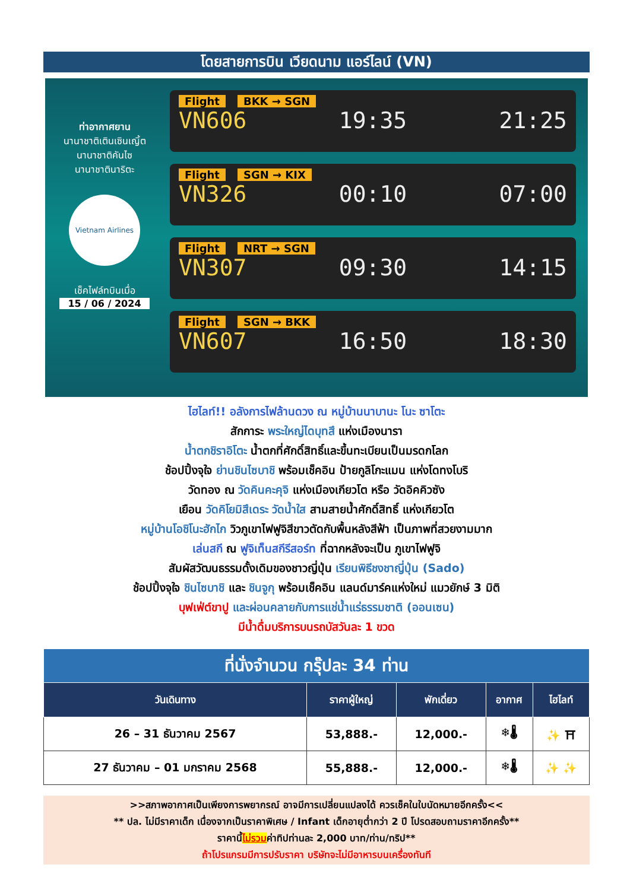โดยสายการบิน เวียดนาม แอร์ไลน์ (VN)
ท่าอากาศยาน
นานาชาติเตินเซินเญิ้ต
นานาชาติคันไซ
นานาชาตินาริตะ
Vietnam Airlines
เช็คไฟล์ทบินเมื่อ
15 / 06 / 2024
Flight BKK → SGN
VN606 19:35 21:25
Flight SGN → KIX
VN326 00:10 07:00
Flight NRT → SGN
VN307 09:30 14:15
Flight SGN → BKK
VN607 16:50 18:30
ไฮไลท์!! อลังการไฟล้านดวง ณ หมู่บ้านนาบานะ โนะ ซาโตะ
สักการะ พระใหญ่ไดบุทสึ แห่งเมืองนารา
น้ำตกชิราอิโตะ น้ำตกที่ศักดิ์สิทธิ์และขึ้นทะเบียนเป็นมรดกโลก
ช้อปปิ้งจุใจ ย่านชินไซบาชิ พร้อมเช็คอิน ป้ายกูลิโกะแมน แห่งโดทงโบริ
วัดทอง ณ วัดคินคะคุจิ แห่งเมืองเกียวโต หรือ วัดอิคคิวซัง
เยือน วัดคิโยมิสึเดระ วัดน้ำใส สามสายน้ำศักดิ์สิทธิ์ แห่งเกียวโต
หมู่บ้านโอชิโนะฮักไก วิวภูเขาไฟฟูจิสีขาวตัดกับพื้นหลังสีฟ้า เป็นภาพที่สวยงามมาก
เล่นสกี ณ ฟูจิเท็นสกีรีสอร์ท ที่ฉากหลังจะเป็น ภูเขาไฟฟูจิ
สัมผัสวัฒนธรรมดั้งเดิมของชาวญี่ปุ่น เรียนพิธีชงชาญี่ปุ่น (Sado)
ช้อปปิ้งจุใจ ชินไซบาชิ และ ชินจูกุ พร้อมเช็คอิน แลนด์มาร์คแห่งใหม่ แมวยักษ์ 3 มิติ
บุฟเฟ่ต์ขาปู และผ่อนคลายกับการแช่น้ำแร่ธรรมชาติ (ออนเซน)
มีน้ำดื่มบริการบนรถบัสวันละ 1 ขวด
| ที่นั่งจำนวน กรุ๊ปละ 34 ท่าน | | | | |
| --- | --- | --- | --- | --- |
| วันเดินทาง | ราคาผู้ใหญ่ | พักเดี่ยว | อากาศ | ไฮไลท์ |
| 26 – 31 ธันวาคม 2567 | 53,888.- | 12,000.- | ❄🌡 | ✨ ⛩ |
| 27 ธันวาคม – 01 มกราคม 2568 | 55,888.- | 12,000.- | ❄🌡 | ✨ ✨ |
>>สภาพอากาศเป็นเพียงการพยากรณ์ อาจมีการเปลี่ยนแปลงได้ ควรเช็คในใบนัดหมายอีกครั้ง<<
** ปล. ไม่มีราคาเด็ก เนื่องจากเป็นราคาพิเศษ / Infant เด็กอายุต่ำกว่า 2 ปี โปรดสอบถามราคาอีกครั้ง**
ราคานี้ไม่รวมค่าทิปท่านละ 2,000 บาท/ท่าน/ทริป**
ถ้าโปรแกรมมีการปรับราคา บริษัทจะไม่มีอาหารบนเครื่องทันที